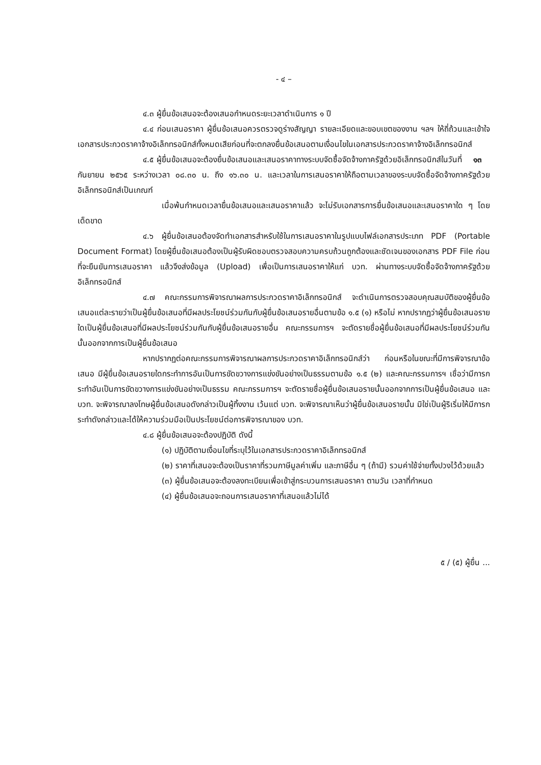- ๔ –
๔.๓ ผู้ยื่นข้อเสนอจะต้องเสนอกำหนดระยะเวลาดำเนินการ ๑ ปี
๔.๔ ก่อนเสนอราคา ผู้ยื่นข้อเสนอควรตรวจดูร่างสัญญา รายละเอียดและขอบเขตของงาน ฯลฯ ให้ถี่ถ้วนและเข้าใจเอกสารประกวดราคาจ้างอิเล็กทรอนิกส์ทั้งหมดเสียก่อนที่จะตกลงยื่นข้อเสนอตามเงื่อนไขในเอกสารประกวดราคาจ้างอิเล็กทรอนิกส์
๔.๕ ผู้ยื่นข้อเสนอจะต้องยื่นข้อเสนอและเสนอราคาทางระบบจัดซื้อจัดจ้างภาครัฐด้วยอิเล็กทรอนิกส์ในวันที่ ๑๓ กันยายน ๒๕๖๕ ระหว่างเวลา ๐๘.๓๐ น. ถึง ๑๖.๓๐ น. และเวลาในการเสนอราคาให้ถือตามเวลาของระบบจัดซื้อจัดจ้างภาครัฐด้วยอิเล็กทรอนิกส์เป็นเกณฑ์
เมื่อพ้นกำหนดเวลายื่นข้อเสนอและเสนอราคาแล้ว จะไม่รับเอกสารการยื่นข้อเสนอและเสนอราคาใด ๆ โดยเด็ดขาด
๔.๖ ผู้ยื่นข้อเสนอต้องจัดทำเอกสารสำหรับใช้ในการเสนอราคาในรูปแบบไฟล์เอกสารประเภท PDF (Portable Document Format) โดยผู้ยื่นข้อเสนอต้องเป็นผู้รับผิดชอบตรวจสอบความครบถ้วนถูกต้องและชัดเจนของเอกสาร PDF File ก่อนที่จะยืนยันการเสนอราคา แล้วจึงส่งข้อมูล (Upload) เพื่อเป็นการเสนอราคาให้แก่ บวท. ผ่านทางระบบจัดซื้อจัดจ้างภาครัฐด้วยอิเล็กทรอนิกส์
๔.๗ คณะกรรมการพิจารณาผลการประกวดราคาอิเล็กทรอนิกส์ จะดำเนินการตรวจสอบคุณสมบัติของผู้ยื่นข้อเสนอแต่ละรายว่าเป็นผู้ยื่นข้อเสนอที่มีผลประโยชน์ร่วมกันกับผู้ยื่นข้อเสนอรายอื่นตามข้อ ๑.๕ (๑) หรือไม่ หากปรากฏว่าผู้ยื่นข้อเสนอรายใดเป็นผู้ยื่นข้อเสนอที่มีผลประโยชน์ร่วมกันกับผู้ยื่นข้อเสนอรายอื่น คณะกรรมการฯ จะตัดรายชื่อผู้ยื่นข้อเสนอที่มีผลประโยชน์ร่วมกันนั้นออกจากการเป็นผู้ยื่นข้อเสนอ
หากปรากฏต่อคณะกรรมการพิจารณาผลการประกวดราคาอิเล็กทรอนิกส์ว่า ก่อนหรือในขณะที่มีการพิจารณาข้อเสนอ มีผู้ยื่นข้อเสนอรายใดกระทำการอันเป็นการขัดขวางการแข่งขันอย่างเป็นธรรมตามข้อ ๑.๕ (๒) และคณะกรรมการฯ เชื่อว่ามีการกระทำอันเป็นการขัดขวางการแข่งขันอย่างเป็นธรรม คณะกรรมการฯ จะตัดรายชื่อผู้ยื่นข้อเสนอรายนั้นออกจากการเป็นผู้ยื่นข้อเสนอ และ บวท. จะพิจารณาลงโทษผู้ยื่นข้อเสนอดังกล่าวเป็นผู้ทิ้งงาน เว้นแต่ บวท. จะพิจารณาเห็นว่าผู้ยื่นข้อเสนอรายนั้น มิใช่เป็นผู้ริเริ่มให้มีการกระทำดังกล่าวและได้ให้ความร่วมมือเป็นประโยชน์ต่อการพิจารณาของ บวท.
๔.๘ ผู้ยื่นข้อเสนอจะต้องปฏิบัติ ดังนี้
(๑) ปฏิบัติตามเงื่อนไขที่ระบุไว้ในเอกสารประกวดราคาอิเล็กทรอนิกส์
(๒) ราคาที่เสนอจะต้องเป็นราคาที่รวมภาษีมูลค่าเพิ่ม และภาษีอื่น ๆ (ถ้ามี) รวมค่าใช้จ่ายทั้งปวงไว้ด้วยแล้ว
(๓) ผู้ยื่นข้อเสนอจะต้องลงทะเบียนเพื่อเข้าสู่กระบวนการเสนอราคา ตามวัน เวลาที่กำหนด
(๔) ผู้ยื่นข้อเสนอจะถอนการเสนอราคาที่เสนอแล้วไม่ได้
๕ / (๕) ผู้ยื่น ...